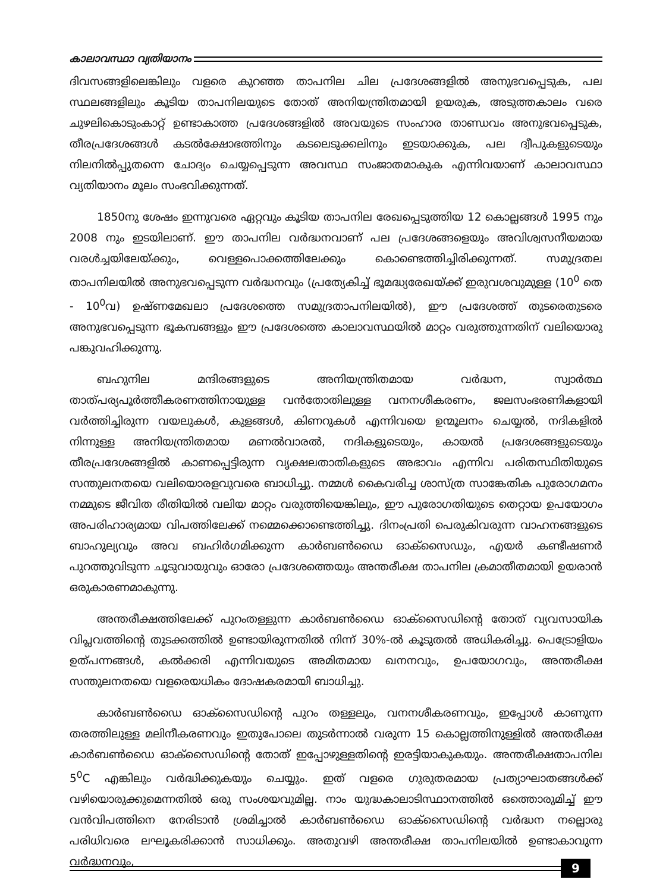കാലാവസ്ഥാ വ്യതിയാനം
ദിവസങ്ങളിലെങ്കിലും വളരെ കുറഞ്ഞ താപനില ചില പ്രദേശങ്ങളിൽ അനുഭവപ്പെടുക, പല സ്ഥലങ്ങളിലും കൂടിയ താപനിലയുടെ തോത് അനിയന്ത്രിതമായി ഉയരുക, അടുത്തകാലം വരെ ചുഴലികൊടുംകാറ്റ് ഉണ്ടാകാത്ത പ്രദേശങ്ങളിൽ അവയുടെ സംഹാര താണ്ഡവം അനുഭവപ്പെടുക, തീരപ്രദേശങ്ങൾ കടൽക്ഷോഭത്തിനും കടലെടുക്കലിനും ഇടയാക്കുക, പല ദ്വീപുകളുടെയും നിലനിൽപ്പുതന്നെ ചോദ്യം ചെയ്യപ്പെടുന്ന അവസ്ഥ സംജാതമാകുക എന്നിവയാണ് കാലാവസ്ഥാ വ്യതിയാനം മൂലം സംഭവിക്കുന്നത്.
1850നു ശേഷം ഇന്നുവരെ ഏറ്റവും കൂടിയ താപനില രേഖപ്പെടുത്തിയ 12 കൊല്ലങ്ങൾ 1995 നും 2008 നും ഇടയിലാണ്. ഈ താപനില വർദ്ധനവാണ് പല പ്രദേശങ്ങളെയും അവിശ്വസനീയമായ വരൾച്ചയിലേയ്ക്കും, വെള്ളപൊക്കത്തിലേക്കും കൊണ്ടെത്തിച്ചിരിക്കുന്നത്. സമുദ്രതല താപനിലയിൽ അനുഭവപ്പെടുന്ന വർദ്ധനവും (പ്രത്യേകിച്ച് ഭൂമദ്ധ്യരേഖയ്ക്ക് ഇരുവശവുമുള്ള (10<sup>0</sup> തെ - 10<sup>0</sup>വ) ഉഷ്ണമേഖലാ പ്രദേശത്തെ സമുദ്രതാപനിലയിൽ), ഈ പ്രദേശത്ത് തുടരെതുടരെ അനുഭവപ്പെടുന്ന ഭൂകമ്പങ്ങളും ഈ പ്രദേശത്തെ കാലാവസ്ഥയിൽ മാറ്റം വരുത്തുന്നതിന് വലിയൊരു പങ്കുവഹിക്കുന്നു.
ബഹുനില മന്ദിരങ്ങളുടെ അനിയന്ത്രിതമായ വർദ്ധന, സ്വാർത്ഥ താത്പര്യപൂർത്തീകരണത്തിനായുള്ള വൻതോതിലുള്ള വനനശീകരണം, ജലസംഭരണികളായി വർത്തിച്ചിരുന്ന വയലുകൾ, കുളങ്ങൾ, കിണറുകൾ എന്നിവയെ ഉന്മൂലനം ചെയ്യൽ, നദികളിൽ നിന്നുള്ള അനിയന്ത്രിതമായ മണൽവാരൽ, നദികളുടെയും, കായൽ പ്രദേശങ്ങളുടെയും തീരപ്രദേശങ്ങളിൽ കാണപ്പെട്ടിരുന്ന വൃക്ഷലതാതികളുടെ അഭാവം എന്നിവ പരിതസ്ഥിതിയുടെ സന്തുലനതയെ വലിയൊരളവുവരെ ബാധിച്ചു. നമ്മൾ കൈവരിച്ച ശാസ്ത്ര സാങ്കേതിക പുരോഗമനം നമ്മുടെ ജീവിത രീതിയിൽ വലിയ മാറ്റം വരുത്തിയെങ്കിലും, ഈ പുരോഗതിയുടെ തെറ്റായ ഉപയോഗം അപരിഹാര്യമായ വിപത്തിലേക്ക് നമ്മെക്കൊണ്ടെത്തിച്ചു. ദിനംപ്രതി പെരുകിവരുന്ന വാഹനങ്ങളുടെ ബാഹുല്യവും അവ ബഹിർഗമിക്കുന്ന കാർബൺഡൈ ഓക്സൈഡും, എയർ കണ്ടീഷണർ പുറത്തുവിടുന്ന ചൂടുവായുവും ഓരോ പ്രദേശത്തെയും അന്തരീക്ഷ താപനില ക്രമാതീതമായി ഉയരാൻ ഒരുകാരണമാകുന്നു.
അന്തരീക്ഷത്തിലേക്ക് പുറംതള്ളുന്ന കാർബൺഡൈ ഓക്സൈഡിന്റെ തോത് വ്യവസായിക വിപ്ലവത്തിന്റെ തുടക്കത്തിൽ ഉണ്ടായിരുന്നതിൽ നിന്ന് 30%-ൽ കൂടുതൽ അധികരിച്ചു. പെട്രോളിയം ഉത്പന്നങ്ങൾ, കൽക്കരി എന്നിവയുടെ അമിതമായ ഖനനവും, ഉപയോഗവും, അന്തരീക്ഷ സന്തുലനതയെ വളരെയധികം ദോഷകരമായി ബാധിച്ചു.
കാർബൺഡൈ ഓക്സൈഡിന്റെ പുറം തള്ളലും, വനനശീകരണവും, ഇപ്പോൾ കാണുന്ന തരത്തിലുള്ള മലിനീകരണവും ഇതുപോലെ തുടർന്നാൽ വരുന്ന 15 കൊല്ലത്തിനുള്ളിൽ അന്തരീക്ഷ കാർബൺഡൈ ഓക്സൈഡിന്റെ തോത് ഇപ്പോഴുള്ളതിന്റെ ഇരട്ടിയാകുകയും. അന്തരീക്ഷതാപനില 5<sup>0</sup>C എങ്കിലും വർദ്ധിക്കുകയും ചെയ്യും. ഇത് വളരെ ഗുരുതരമായ പ്രത്യാഘാതങ്ങൾക്ക് വഴിയൊരുക്കുമെന്നതിൽ ഒരു സംശയവുമില്ല. നാം യുദ്ധകാലാടിസ്ഥാനത്തിൽ ഒത്തൊരുമിച്ച് ഈ വൻവിപത്തിനെ നേരിടാൻ ശ്രമിച്ചാൽ കാർബൺഡൈ ഓക്സൈഡിന്റെ വർദ്ധന നല്ലൊരു പരിധിവരെ ലഘൂകരിക്കാൻ സാധിക്കും. അതുവഴി അന്തരീക്ഷ താപനിലയിൽ ഉണ്ടാകാവുന്ന വർദ്ധനവും,
9